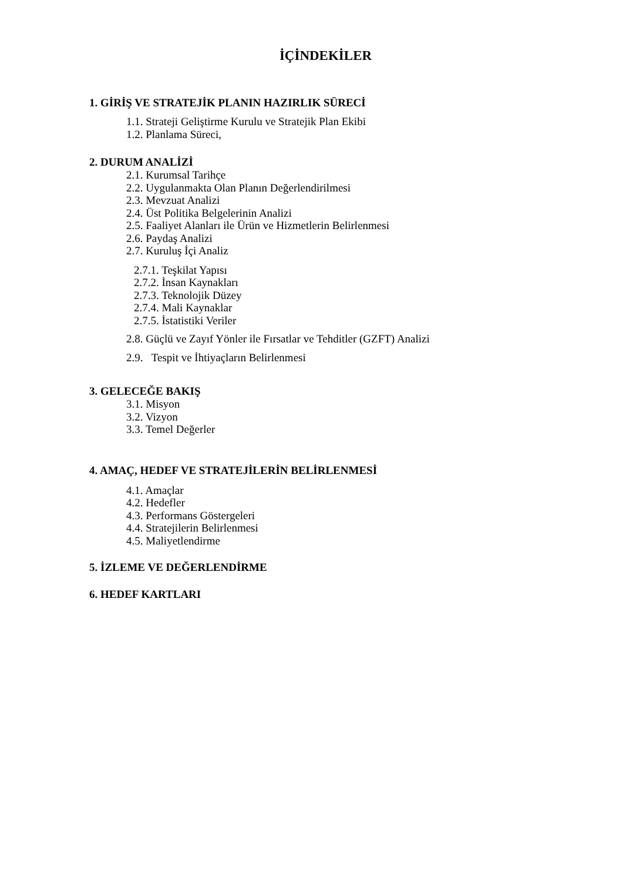İÇİNDEKİLER
1. GİRİŞ VE STRATEJİK PLANIN HAZIRLIK SÜRECİ
1.1. Strateji Geliştirme Kurulu ve Stratejik Plan Ekibi
1.2. Planlama Süreci,
2. DURUM ANALİZİ
2.1. Kurumsal Tarihçe
2.2. Uygulanmakta Olan Planın Değerlendirilmesi
2.3. Mevzuat Analizi
2.4. Üst Politika Belgelerinin Analizi
2.5. Faaliyet Alanları ile Ürün ve Hizmetlerin Belirlenmesi
2.6. Paydaş Analizi
2.7. Kuruluş İçi Analiz
2.7.1. Teşkilat Yapısı
2.7.2. İnsan Kaynakları
2.7.3. Teknolojik Düzey
2.7.4. Mali Kaynaklar
2.7.5. İstatistiki Veriler
2.8. Güçlü ve Zayıf Yönler ile Fırsatlar ve Tehditler (GZFT) Analizi
2.9. Tespit ve İhtiyaçların Belirlenmesi
3. GELECEĞE BAKIŞ
3.1. Misyon
3.2. Vizyon
3.3. Temel Değerler
4. AMAÇ, HEDEF VE STRATEJİLERİN BELİRLENMESİ
4.1. Amaçlar
4.2. Hedefler
4.3. Performans Göstergeleri
4.4. Stratejilerin Belirlenmesi
4.5. Maliyetlendirme
5. İZLEME VE DEĞERLENDİRME
6. HEDEF KARTLARI